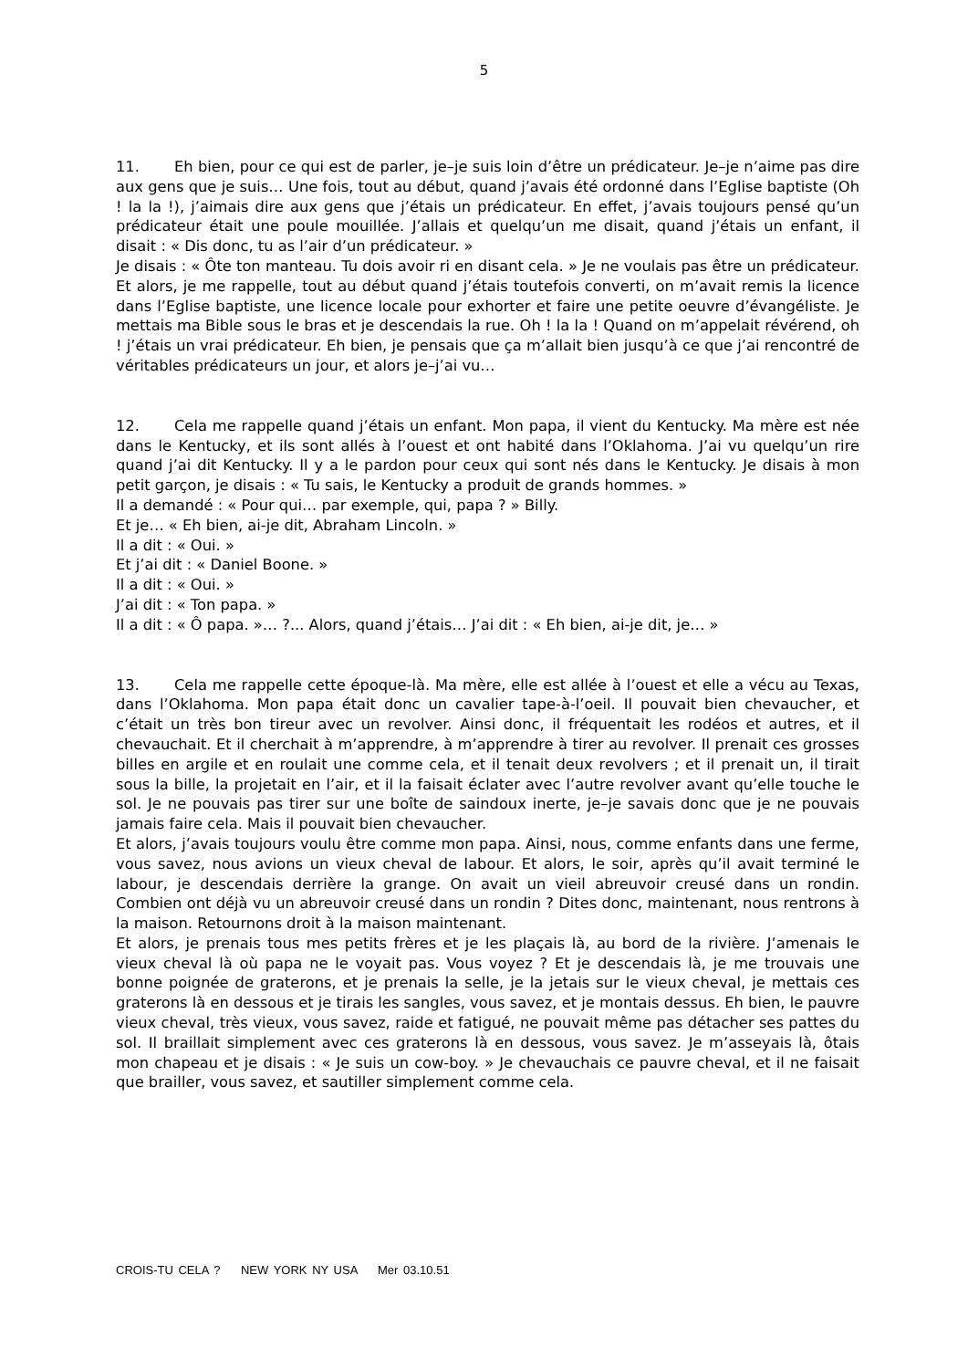5
11. Eh bien, pour ce qui est de parler, je–je suis loin d’être un prédicateur. Je–je n’aime pas dire aux gens que je suis… Une fois, tout au début, quand j’avais été ordonné dans l’Eglise baptiste (Oh ! la la !), j’aimais dire aux gens que j’étais un prédicateur. En effet, j’avais toujours pensé qu’un prédicateur était une poule mouillée. J’allais et quelqu’un me disait, quand j’étais un enfant, il disait : « Dis donc, tu as l’air d’un prédicateur. »
Je disais : « Ôte ton manteau. Tu dois avoir ri en disant cela. » Je ne voulais pas être un prédicateur. Et alors, je me rappelle, tout au début quand j’étais toutefois converti, on m’avait remis la licence dans l’Eglise baptiste, une licence locale pour exhorter et faire une petite oeuvre d’évangéliste. Je mettais ma Bible sous le bras et je descendais la rue. Oh ! la la ! Quand on m’appelait révérend, oh ! j’étais un vrai prédicateur. Eh bien, je pensais que ça m’allait bien jusqu’à ce que j’ai rencontré de véritables prédicateurs un jour, et alors je–j’ai vu…
12. Cela me rappelle quand j’étais un enfant. Mon papa, il vient du Kentucky. Ma mère est née dans le Kentucky, et ils sont allés à l’ouest et ont habité dans l’Oklahoma. J’ai vu quelqu’un rire quand j’ai dit Kentucky. Il y a le pardon pour ceux qui sont nés dans le Kentucky. Je disais à mon petit garçon, je disais : « Tu sais, le Kentucky a produit de grands hommes. »
Il a demandé : « Pour qui… par exemple, qui, papa ? » Billy.
Et je… « Eh bien, ai-je dit, Abraham Lincoln. »
Il a dit : « Oui. »
Et j’ai dit : « Daniel Boone. »
Il a dit : « Oui. »
J’ai dit : « Ton papa. »
Il a dit : « Ô papa. »… ?... Alors, quand j’étais… J’ai dit : « Eh bien, ai-je dit, je… »
13. Cela me rappelle cette époque-là. Ma mère, elle est allée à l’ouest et elle a vécu au Texas, dans l’Oklahoma. Mon papa était donc un cavalier tape-à-l’oeil. Il pouvait bien chevaucher, et c’était un très bon tireur avec un revolver. Ainsi donc, il fréquentait les rodéos et autres, et il chevauchait. Et il cherchait à m’apprendre, à m’apprendre à tirer au revolver. Il prenait ces grosses billes en argile et en roulait une comme cela, et il tenait deux revolvers ; et il prenait un, il tirait sous la bille, la projetait en l’air, et il la faisait éclater avec l’autre revolver avant qu’elle touche le sol. Je ne pouvais pas tirer sur une boîte de saindoux inerte, je–je savais donc que je ne pouvais jamais faire cela. Mais il pouvait bien chevaucher.
Et alors, j’avais toujours voulu être comme mon papa. Ainsi, nous, comme enfants dans une ferme, vous savez, nous avions un vieux cheval de labour. Et alors, le soir, après qu’il avait terminé le labour, je descendais derrière la grange. On avait un vieil abreuvoir creusé dans un rondin. Combien ont déjà vu un abreuvoir creusé dans un rondin ? Dites donc, maintenant, nous rentrons à la maison. Retournons droit à la maison maintenant.
Et alors, je prenais tous mes petits frères et je les plaçais là, au bord de la rivière. J’amenais le vieux cheval là où papa ne le voyait pas. Vous voyez ? Et je descendais là, je me trouvais une bonne poignée de graterons, et je prenais la selle, je la jetais sur le vieux cheval, je mettais ces graterons là en dessous et je tirais les sangles, vous savez, et je montais dessus. Eh bien, le pauvre vieux cheval, très vieux, vous savez, raide et fatigué, ne pouvait même pas détacher ses pattes du sol. Il braillait simplement avec ces graterons là en dessous, vous savez. Je m’asseyais là, ôtais mon chapeau et je disais : « Je suis un cow-boy. » Je chevauchais ce pauvre cheval, et il ne faisait que brailler, vous savez, et sautiller simplement comme cela.
CROIS-TU CELA ? NEW YORK NY USA Mer 03.10.51